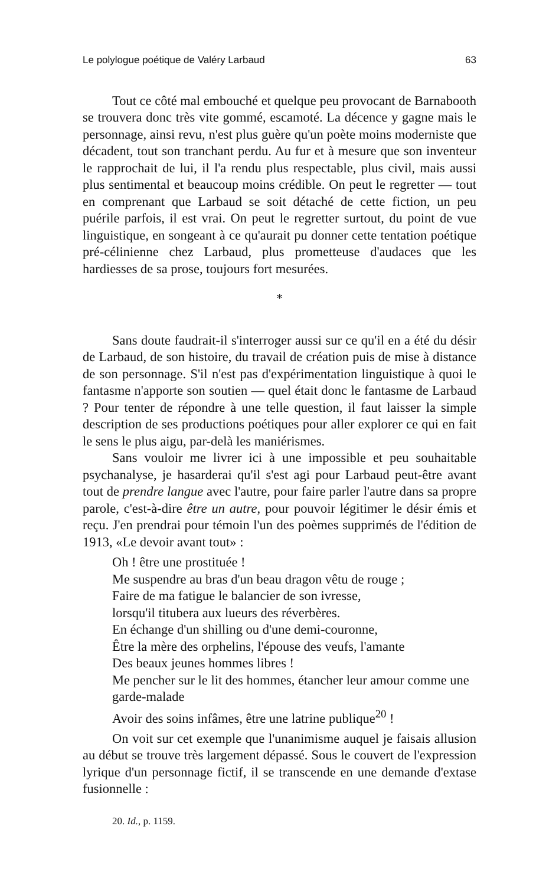Le polylogue poétique de Valéry Larbaud 63
Tout ce côté mal embouché et quelque peu provocant de Barnabooth se trouvera donc très vite gommé, escamoté. La décence y gagne mais le personnage, ainsi revu, n'est plus guère qu'un poète moins moderniste que décadent, tout son tranchant perdu. Au fur et à mesure que son inventeur le rapprochait de lui, il l'a rendu plus respectable, plus civil, mais aussi plus sentimental et beaucoup moins crédible. On peut le regretter — tout en comprenant que Larbaud se soit détaché de cette fiction, un peu puérile parfois, il est vrai. On peut le regretter surtout, du point de vue linguistique, en songeant à ce qu'aurait pu donner cette tentation poétique pré-célinienne chez Larbaud, plus prometteuse d'audaces que les hardiesses de sa prose, toujours fort mesurées.
*
Sans doute faudrait-il s'interroger aussi sur ce qu'il en a été du désir de Larbaud, de son histoire, du travail de création puis de mise à distance de son personnage. S'il n'est pas d'expérimentation linguistique à quoi le fantasme n'apporte son soutien — quel était donc le fantasme de Larbaud ? Pour tenter de répondre à une telle question, il faut laisser la simple description de ses productions poétiques pour aller explorer ce qui en fait le sens le plus aigu, par-delà les maniérismes.
Sans vouloir me livrer ici à une impossible et peu souhaitable psychanalyse, je hasarderai qu'il s'est agi pour Larbaud peut-être avant tout de prendre langue avec l'autre, pour faire parler l'autre dans sa propre parole, c'est-à-dire être un autre, pour pouvoir légitimer le désir émis et reçu. J'en prendrai pour témoin l'un des poèmes supprimés de l'édition de 1913, «Le devoir avant tout» :
Oh ! être une prostituée !
Me suspendre au bras d'un beau dragon vêtu de rouge ;
Faire de ma fatigue le balancier de son ivresse,
lorsqu'il titubera aux lueurs des réverbères.
En échange d'un shilling ou d'une demi-couronne,
Être la mère des orphelins, l'épouse des veufs, l'amante
Des beaux jeunes hommes libres !
Me pencher sur le lit des hommes, étancher leur amour comme une garde-malade
Avoir des soins infâmes, être une latrine publique<sup>20</sup> !
On voit sur cet exemple que l'unanimisme auquel je faisais allusion au début se trouve très largement dépassé. Sous le couvert de l'expression lyrique d'un personnage fictif, il se transcende en une demande d'extase fusionnelle :
20. Id., p. 1159.